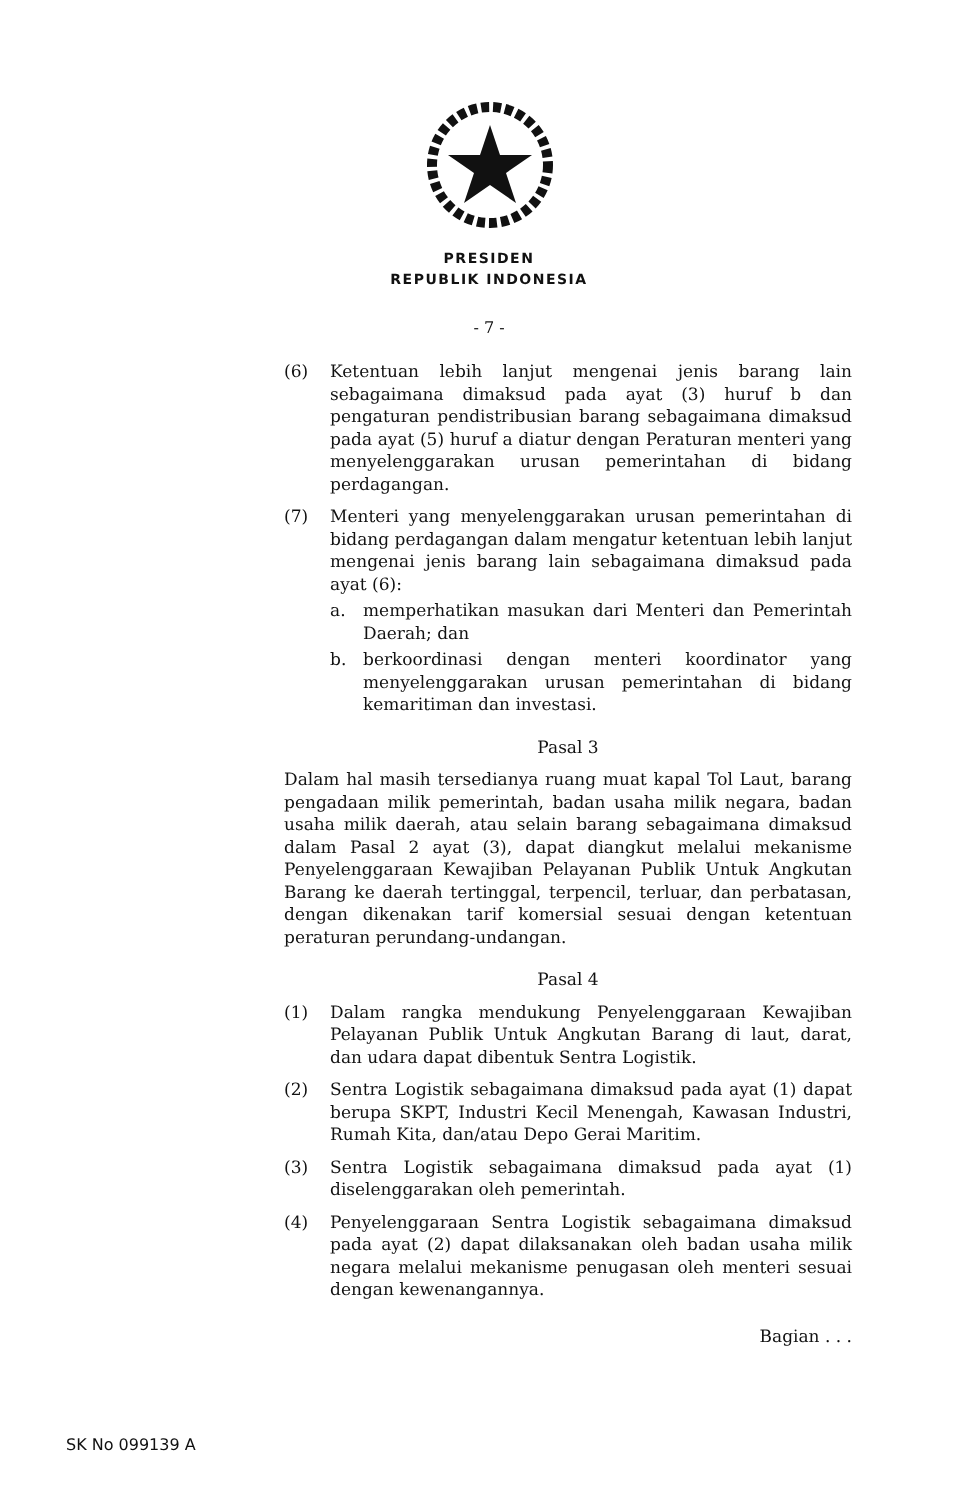PRESIDEN
REPUBLIK INDONESIA
- 7 -
(6) Ketentuan lebih lanjut mengenai jenis barang lain sebagaimana dimaksud pada ayat (3) huruf b dan pengaturan pendistribusian barang sebagaimana dimaksud pada ayat (5) huruf a diatur dengan Peraturan menteri yang menyelenggarakan urusan pemerintahan di bidang perdagangan.
(7) Menteri yang menyelenggarakan urusan pemerintahan di bidang perdagangan dalam mengatur ketentuan lebih lanjut mengenai jenis barang lain sebagaimana dimaksud pada ayat (6):
a. memperhatikan masukan dari Menteri dan Pemerintah Daerah; dan
b. berkoordinasi dengan menteri koordinator yang menyelenggarakan urusan pemerintahan di bidang kemaritiman dan investasi.
Pasal 3
Dalam hal masih tersedianya ruang muat kapal Tol Laut, barang pengadaan milik pemerintah, badan usaha milik negara, badan usaha milik daerah, atau selain barang sebagaimana dimaksud dalam Pasal 2 ayat (3), dapat diangkut melalui mekanisme Penyelenggaraan Kewajiban Pelayanan Publik Untuk Angkutan Barang ke daerah tertinggal, terpencil, terluar, dan perbatasan, dengan dikenakan tarif komersial sesuai dengan ketentuan peraturan perundang-undangan.
Pasal 4
(1) Dalam rangka mendukung Penyelenggaraan Kewajiban Pelayanan Publik Untuk Angkutan Barang di laut, darat, dan udara dapat dibentuk Sentra Logistik.
(2) Sentra Logistik sebagaimana dimaksud pada ayat (1) dapat berupa SKPT, Industri Kecil Menengah, Kawasan Industri, Rumah Kita, dan/atau Depo Gerai Maritim.
(3) Sentra Logistik sebagaimana dimaksud pada ayat (1) diselenggarakan oleh pemerintah.
(4) Penyelenggaraan Sentra Logistik sebagaimana dimaksud pada ayat (2) dapat dilaksanakan oleh badan usaha milik negara melalui mekanisme penugasan oleh menteri sesuai dengan kewenangannya.
Bagian . . .
SK No 099139 A